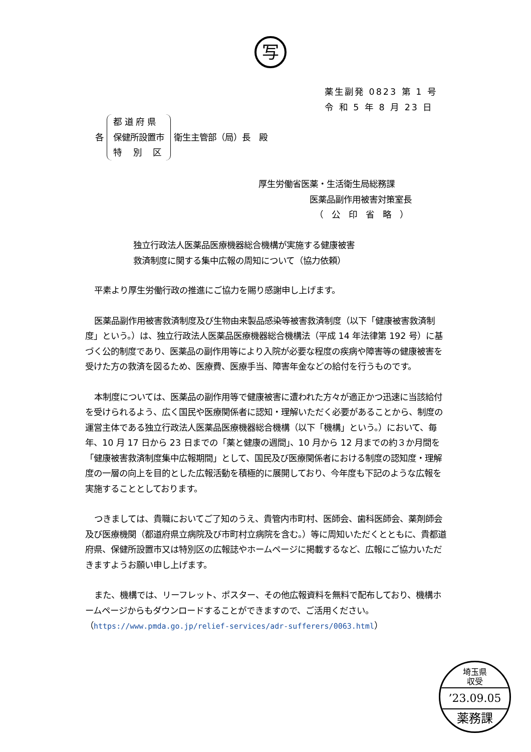写
薬生副発 0823 第 1 号
令 和 5 年 8 月 23 日
各
都 道 府 県
保健所設置市
特　 別　 区
衛生主管部（局）長　殿
厚生労働省医薬・生活衛生局総務課
医薬品副作用被害対策室長
（　公　印　省　略　）
独立行政法人医薬品医療機器総合機構が実施する健康被害
救済制度に関する集中広報の周知について（協力依頼）
平素より厚生労働行政の推進にご協力を賜り感謝申し上げます。
医薬品副作用被害救済制度及び生物由来製品感染等被害救済制度（以下「健康被害救済制度」という。）は、独立行政法人医薬品医療機器総合機構法（平成 14 年法律第 192 号）に基づく公的制度であり、医薬品の副作用等により入院が必要な程度の疾病や障害等の健康被害を受けた方の救済を図るため、医療費、医療手当、障害年金などの給付を行うものです。
本制度については、医薬品の副作用等で健康被害に遭われた方々が適正かつ迅速に当該給付を受けられるよう、広く国民や医療関係者に認知・理解いただく必要があることから、制度の運営主体である独立行政法人医薬品医療機器総合機構（以下「機構」という。）において、毎年、10 月 17 日から 23 日までの「薬と健康の週間」、10 月から 12 月までの約３か月間を「健康被害救済制度集中広報期間」として、国民及び医療関係者における制度の認知度・理解度の一層の向上を目的とした広報活動を積極的に展開しており、今年度も下記のような広報を実施することとしております。
つきましては、貴職においてご了知のうえ、貴管内市町村、医師会、歯科医師会、薬剤師会及び医療機関（都道府県立病院及び市町村立病院を含む。）等に周知いただくとともに、貴都道府県、保健所設置市又は特別区の広報誌やホームページに掲載するなど、広報にご協力いただきますようお願い申し上げます。
また、機構では、リーフレット、ポスター、その他広報資料を無料で配布しており、機構ホームページからもダウンロードすることができますので、ご活用ください。（https://www.pmda.go.jp/relief-services/adr-sufferers/0063.html）
埼玉県
収受
’23.09.05
薬務課